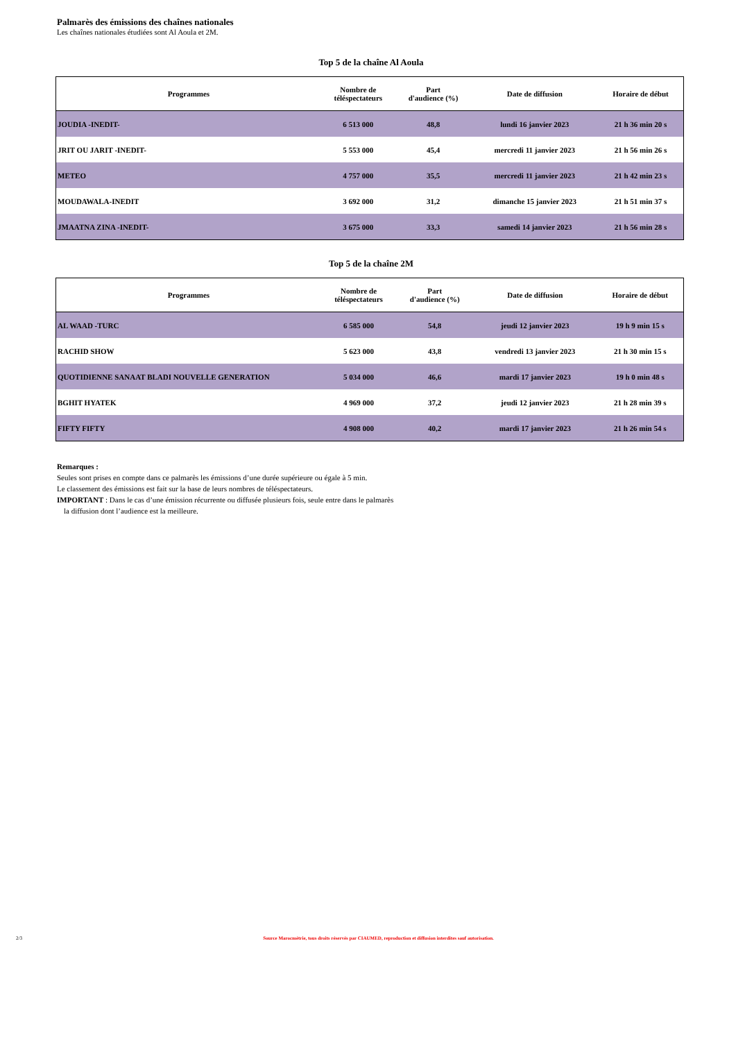Palmarès des émissions des chaînes nationales
Les chaînes nationales étudiées sont Al Aoula et 2M.
Top 5 de la chaîne Al Aoula
| Programmes | Nombre de téléspectateurs | Part d'audience (%) | Date de diffusion | Horaire de début |
| --- | --- | --- | --- | --- |
| JOUDIA -INEDIT- | 6 513 000 | 48,8 | lundi 16 janvier 2023 | 21 h 36 min 20 s |
| JRIT OU JARIT -INEDIT- | 5 553 000 | 45,4 | mercredi 11 janvier 2023 | 21 h 56 min 26 s |
| METEO | 4 757 000 | 35,5 | mercredi 11 janvier 2023 | 21 h 42 min 23 s |
| MOUDAWALA-INEDIT | 3 692 000 | 31,2 | dimanche 15 janvier 2023 | 21 h 51 min 37 s |
| JMAATNA ZINA -INEDIT- | 3 675 000 | 33,3 | samedi 14 janvier 2023 | 21 h 56 min 28 s |
Top 5 de la chaîne 2M
| Programmes | Nombre de téléspectateurs | Part d'audience (%) | Date de diffusion | Horaire de début |
| --- | --- | --- | --- | --- |
| AL WAAD -TURC | 6 585 000 | 54,8 | jeudi 12 janvier 2023 | 19 h 9 min 15 s |
| RACHID SHOW | 5 623 000 | 43,8 | vendredi 13 janvier 2023 | 21 h 30 min 15 s |
| QUOTIDIENNE SANAAT BLADI NOUVELLE GENERATION | 5 034 000 | 46,6 | mardi 17 janvier 2023 | 19 h 0 min 48 s |
| BGHIT HYATEK | 4 969 000 | 37,2 | jeudi 12 janvier 2023 | 21 h 28 min 39 s |
| FIFTY FIFTY | 4 908 000 | 40,2 | mardi 17 janvier 2023 | 21 h 26 min 54 s |
Remarques :
Seules sont prises en compte dans ce palmarès les émissions d’une durée supérieure ou égale à 5 min.
Le classement des émissions est fait sur la base de leurs nombres de téléspectateurs.
IMPORTANT : Dans le cas d’une émission récurrente ou diffusée plusieurs fois, seule entre dans le palmarès
la diffusion dont l’audience est la meilleure.
2/3 Source Marocmétrie, tous droits réservés par CIAUMED, reproduction et diffusion interdites sauf autorisation.